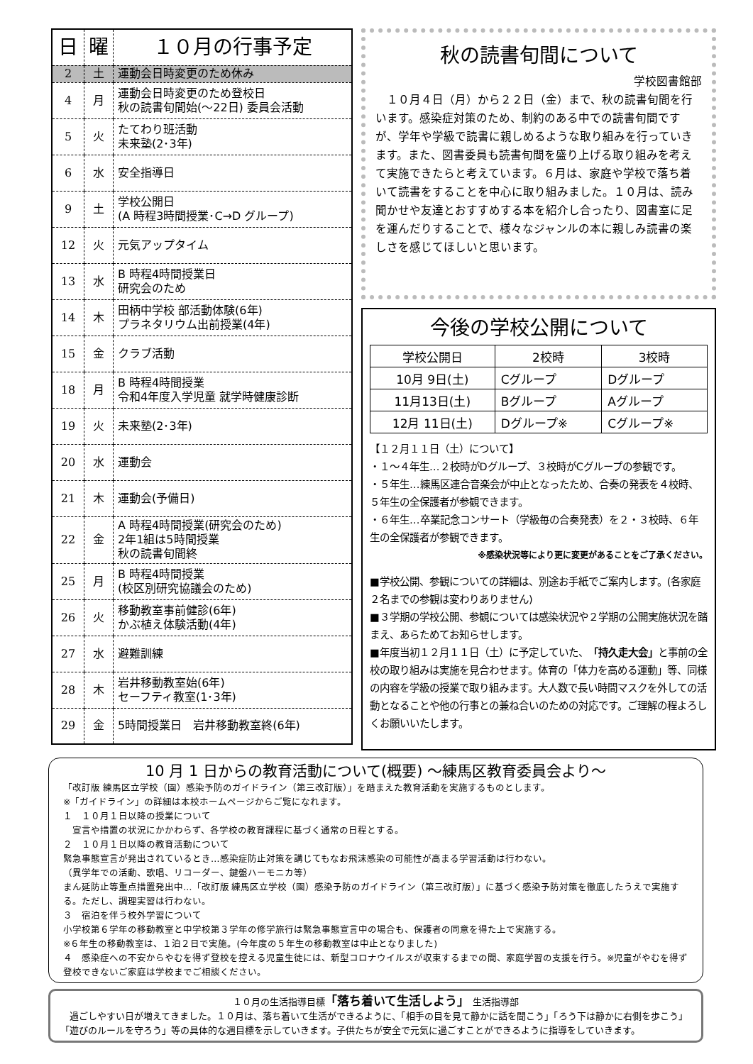| 日 | 曜 | １０月の行事予定 |
| --- | --- | --- |
| 2 | 土 | 運動会日時変更のため休み |
| 4 | 月 | 運動会日時変更のため登校日 秋の読書旬間始(～22日) 委員会活動 |
| 5 | 火 | たてわり班活動 未来塾(2･3年) |
| 6 | 水 | 安全指導日 |
| 9 | 土 | 学校公開日 (A 時程3時間授業･C→D グループ) |
| 12 | 火 | 元気アップタイム |
| 13 | 水 | B 時程4時間授業日 研究会のため |
| 14 | 木 | 田柄中学校 部活動体験(6年) プラネタリウム出前授業(4年) |
| 15 | 金 | クラブ活動 |
| 18 | 月 | B 時程4時間授業 令和4年度入学児童 就学時健康診断 |
| 19 | 火 | 未来塾(2･3年) |
| 20 | 水 | 運動会 |
| 21 | 木 | 運動会(予備日) |
| 22 | 金 | A 時程4時間授業(研究会のため) 2年1組は5時間授業 秋の読書旬間終 |
| 25 | 月 | B 時程4時間授業 (校区別研究協議会のため) |
| 26 | 火 | 移動教室事前健診(6年) かぶ植え体験活動(4年) |
| 27 | 水 | 避難訓練 |
| 28 | 木 | 岩井移動教室始(6年) セーフティ教室(1･3年) |
| 29 | 金 | 5時間授業日 岩井移動教室終(6年) |
秋の読書旬間について
学校図書館部
　１０月４日（月）から２２日（金）まで、秋の読書旬間を行います。感染症対策のため、制約のある中での読書旬間ですが、学年や学級で読書に親しめるような取り組みを行っていきます。また、図書委員も読書旬間を盛り上げる取り組みを考えて実施できたらと考えています。６月は、家庭や学校で落ち着いて読書をすることを中心に取り組みました。１０月は、読み聞かせや友達とおすすめする本を紹介し合ったり、図書室に足を運んだりすることで、様々なジャンルの本に親しみ読書の楽しさを感じてほしいと思います。
今後の学校公開について
| 学校公開日 | 2校時 | 3校時 |
| 10月 9日(土) | Cグループ | Dグループ |
| 11月13日(土) | Bグループ | Aグループ |
| 12月 11日(土) | Dグループ※ | Cグループ※ |
【１２月１１日（土）について】
・１～４年生…２校時がDグループ、３校時がCグループの参観です。
・５年生…練馬区連合音楽会が中止となったため、合奏の発表を４校時、５年生の全保護者が参観できます。
・６年生…卒業記念コンサート（学級毎の合奏発表）を２・３校時、６年生の全保護者が参観できます。
※感染状況等により更に変更があることをご了承ください。
■学校公開、参観についての詳細は、別途お手紙でご案内します。(各家庭２名までの参観は変わりありません)
■３学期の学校公開、参観については感染状況や２学期の公開実施状況を踏まえ、あらためてお知らせします。
■年度当初１２月１１日（土）に予定していた、「持久走大会」と事前の全校の取り組みは実施を見合わせます。体育の「体力を高める運動」等、同様の内容を学級の授業で取り組みます。大人数で長い時間マスクを外しての活動となることや他の行事との兼ね合いのための対応です。ご理解の程よろしくお願いいたします。
10 月 1 日からの教育活動について(概要) ～練馬区教育委員会より～
「改訂版 練馬区立学校（園）感染予防のガイドライン（第三改訂版）」を踏まえた教育活動を実施するものとします。
※「ガイドライン」の詳細は本校ホームページからご覧になれます。
１　１０月１日以降の授業について
　宣言や措置の状況にかかわらず、各学校の教育課程に基づく通常の日程とする。
２　１０月１日以降の教育活動について
緊急事態宣言が発出されているとき…感染症防止対策を講じてもなお飛沫感染の可能性が高まる学習活動は行わない。
（異学年での活動、歌唱、リコーダー、鍵盤ハーモニカ等）
まん延防止等重点措置発出中…「改訂版 練馬区立学校（園）感染予防のガイドライン（第三改訂版）」に基づく感染予防対策を徹底したうえで実施する。ただし、調理実習は行わない。
３　宿泊を伴う校外学習について
小学校第６学年の移動教室と中学校第３学年の修学旅行は緊急事態宣言中の場合も、保護者の同意を得た上で実施する。
※６年生の移動教室は、１泊２日で実施。(今年度の５年生の移動教室は中止となりました)
４　感染症への不安からやむを得ず登校を控える児童生徒には、新型コロナウイルスが収束するまでの間、家庭学習の支援を行う。※児童がやむを得ず登校できないご家庭は学校までご相談ください。
１０月の生活指導目標「落ち着いて生活しよう」　生活指導部
　過ごしやすい日が増えてきました。１０月は、落ち着いて生活ができるように、「相手の目を見て静かに話を聞こう」「ろう下は静かに右側を歩こう」「遊びのルールを守ろう」等の具体的な週目標を示していきます。子供たちが安全で元気に過ごすことができるように指導をしていきます。